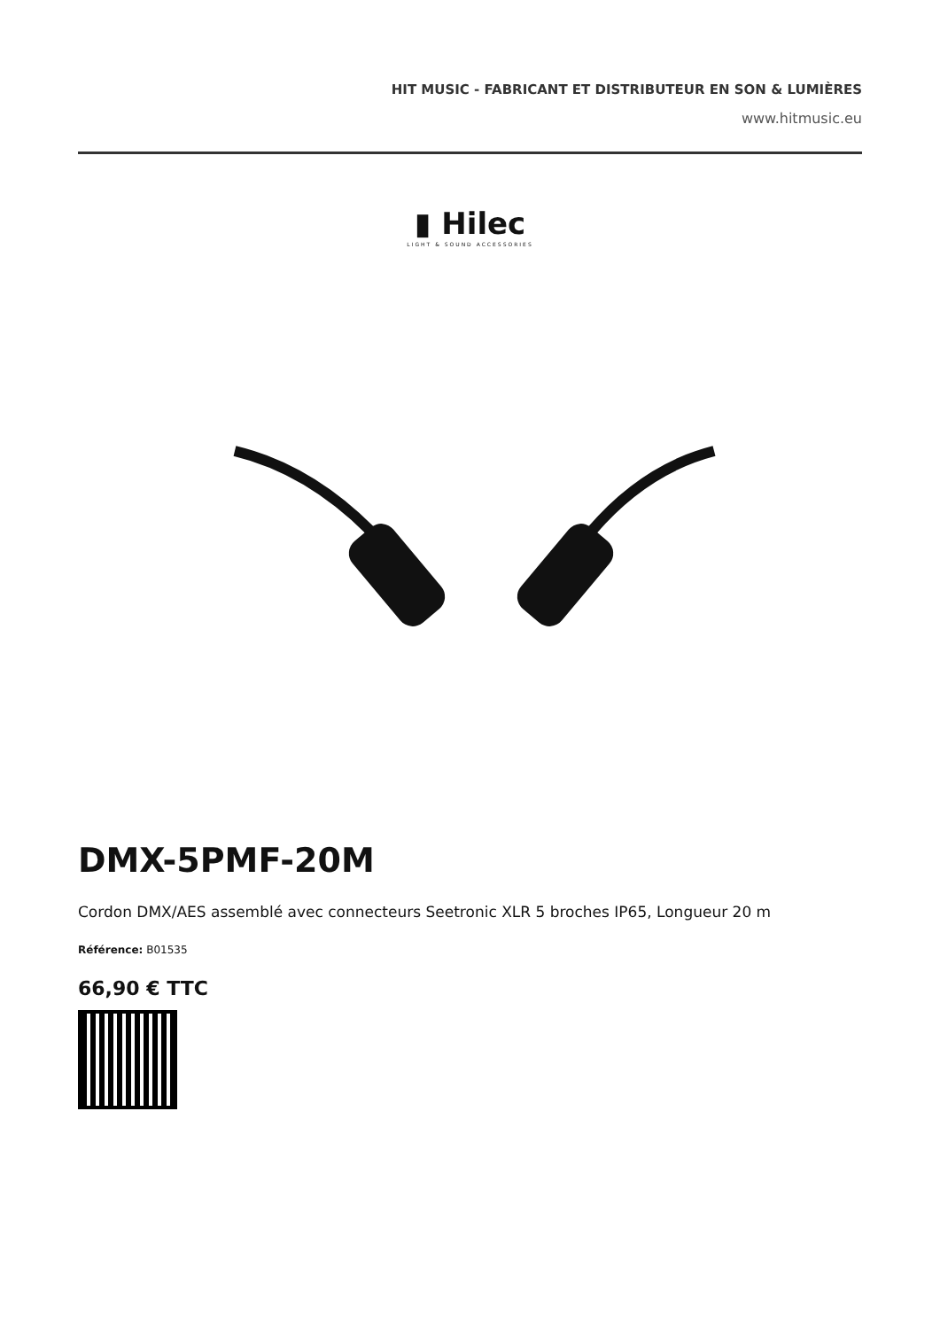HIT MUSIC - FABRICANT ET DISTRIBUTEUR EN SON & LUMIÈRES
www.hitmusic.eu
▮ Hilec
LIGHT & SOUND ACCESSORIES
DMX-5PMF-20M
Cordon DMX/AES assemblé avec connecteurs Seetronic XLR 5 broches IP65, Longueur 20 m
Référence: B01535
66,90 € TTC